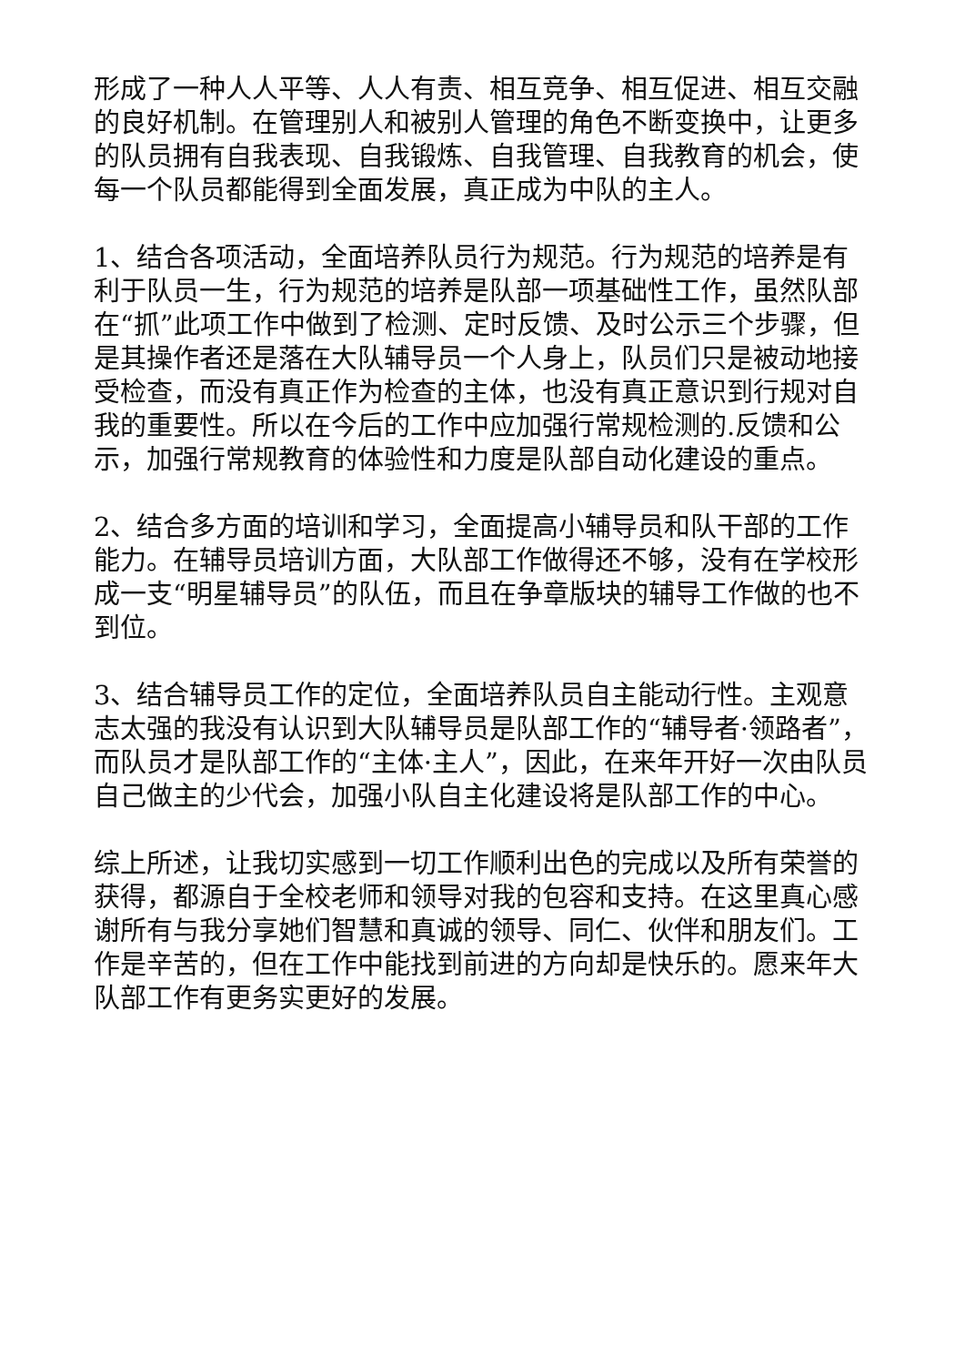形成了一种人人平等、人人有责、相互竞争、相互促进、相互交融的良好机制。在管理别人和被别人管理的角色不断变换中，让更多的队员拥有自我表现、自我锻炼、自我管理、自我教育的机会，使每一个队员都能得到全面发展，真正成为中队的主人。
1、结合各项活动，全面培养队员行为规范。行为规范的培养是有利于队员一生，行为规范的培养是队部一项基础性工作，虽然队部在“抓”此项工作中做到了检测、定时反馈、及时公示三个步骤，但是其操作者还是落在大队辅导员一个人身上，队员们只是被动地接受检查，而没有真正作为检查的主体，也没有真正意识到行规对自我的重要性。所以在今后的工作中应加强行常规检测的.反馈和公示，加强行常规教育的体验性和力度是队部自动化建设的重点。
2、结合多方面的培训和学习，全面提高小辅导员和队干部的工作能力。在辅导员培训方面，大队部工作做得还不够，没有在学校形成一支“明星辅导员”的队伍，而且在争章版块的辅导工作做的也不到位。
3、结合辅导员工作的定位，全面培养队员自主能动行性。主观意志太强的我没有认识到大队辅导员是队部工作的“辅导者·领路者”，而队员才是队部工作的“主体·主人”，因此，在来年开好一次由队员自己做主的少代会，加强小队自主化建设将是队部工作的中心。
综上所述，让我切实感到一切工作顺利出色的完成以及所有荣誉的获得，都源自于全校老师和领导对我的包容和支持。在这里真心感谢所有与我分享她们智慧和真诚的领导、同仁、伙伴和朋友们。工作是辛苦的，但在工作中能找到前进的方向却是快乐的。愿来年大队部工作有更务实更好的发展。